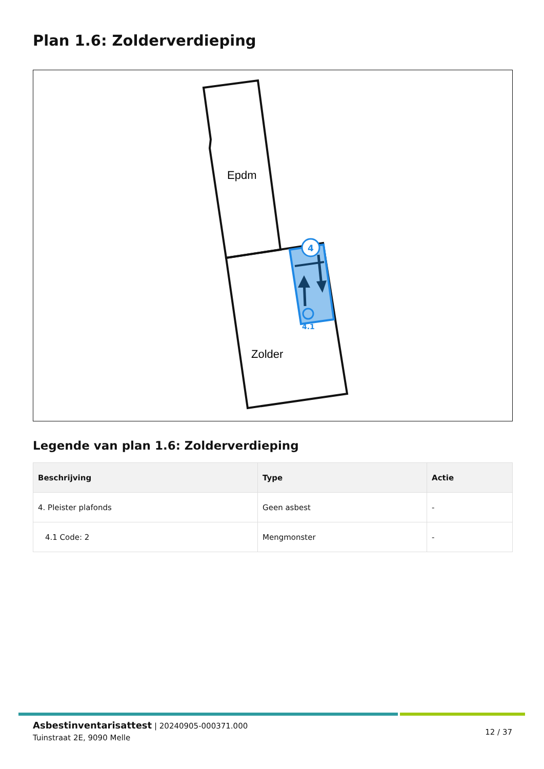Plan 1.6: Zolderverdieping
4
4.1
Epdm
Zolder
Legende van plan 1.6: Zolderverdieping
| Beschrijving | Type | Actie |
| --- | --- | --- |
| 4. Pleister plafonds | Geen asbest | - |
| 4.1 Code: 2 | Mengmonster | - |
Asbestinventarisattest | 20240905-000371.000
Tuinstraat 2E, 9090 Melle
12 / 37